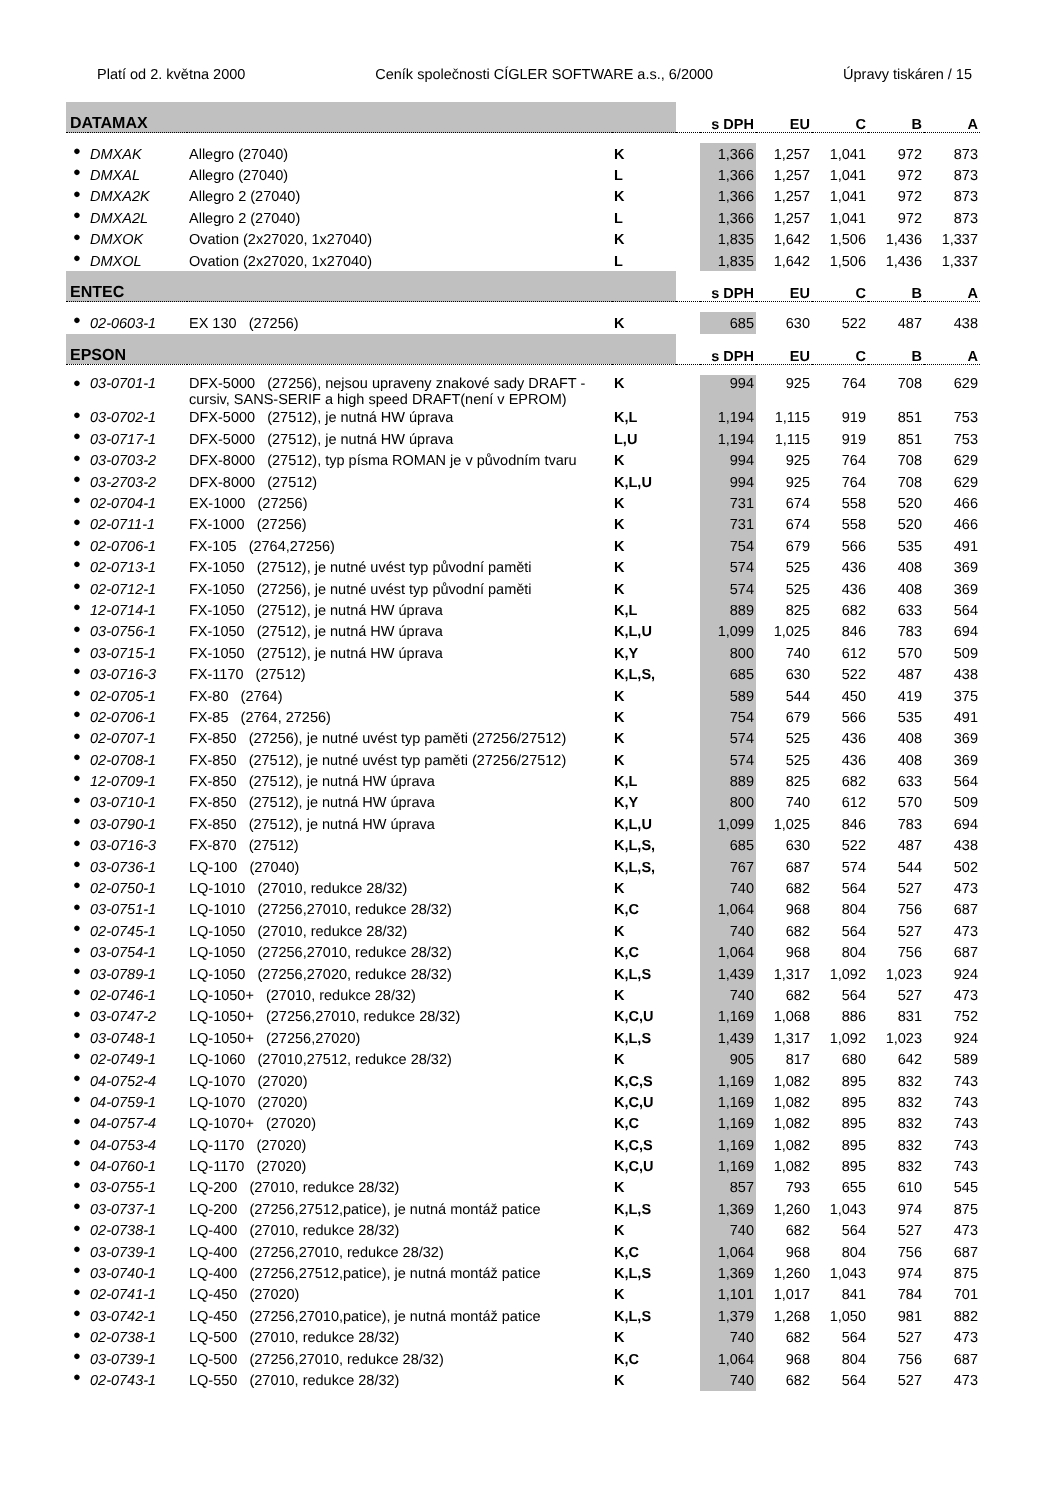Platí od 2. května 2000 Ceník společnosti CÍGLER SOFTWARE a.s., 6/2000 Úpravy tiskáren / 15
| DATAMAX | | | | | s DPH | EU | C | B | A |
| --- | --- | --- | --- | --- | --- | --- | --- | --- | --- |
| ● | DMXAK | Allegro (27040) | K | | 1,366 | 1,257 | 1,041 | 972 | 873 |
| ● | DMXAL | Allegro (27040) | L | | 1,366 | 1,257 | 1,041 | 972 | 873 |
| ● | DMXA2K | Allegro 2 (27040) | K | | 1,366 | 1,257 | 1,041 | 972 | 873 |
| ● | DMXA2L | Allegro 2 (27040) | L | | 1,366 | 1,257 | 1,041 | 972 | 873 |
| ● | DMXOK | Ovation (2x27020, 1x27040) | K | | 1,835 | 1,642 | 1,506 | 1,436 | 1,337 |
| ● | DMXOL | Ovation (2x27020, 1x27040) | L | | 1,835 | 1,642 | 1,506 | 1,436 | 1,337 |
| ENTEC | | | | | s DPH | EU | C | B | A |
| ● | 02-0603-1 | EX 130 (27256) | K | | 685 | 630 | 522 | 487 | 438 |
| EPSON | | | | | s DPH | EU | C | B | A |
| ● | 03-0701-1 | DFX-5000 (27256), nejsou upraveny znakové sady DRAFT - cursiv, SANS-SERIF a high speed DRAFT(není v EPROM) | K | | 994 | 925 | 764 | 708 | 629 |
| ● | 03-0702-1 | DFX-5000 (27512), je nutná HW úprava | K,L | | 1,194 | 1,115 | 919 | 851 | 753 |
| ● | 03-0717-1 | DFX-5000 (27512), je nutná HW úprava | L,U | | 1,194 | 1,115 | 919 | 851 | 753 |
| ● | 03-0703-2 | DFX-8000 (27512), typ písma ROMAN je v původním tvaru | K | | 994 | 925 | 764 | 708 | 629 |
| ● | 03-2703-2 | DFX-8000 (27512) | K,L,U | | 994 | 925 | 764 | 708 | 629 |
| ● | 02-0704-1 | EX-1000 (27256) | K | | 731 | 674 | 558 | 520 | 466 |
| ● | 02-0711-1 | FX-1000 (27256) | K | | 731 | 674 | 558 | 520 | 466 |
| ● | 02-0706-1 | FX-105 (2764,27256) | K | | 754 | 679 | 566 | 535 | 491 |
| ● | 02-0713-1 | FX-1050 (27512), je nutné uvést typ původní paměti | K | | 574 | 525 | 436 | 408 | 369 |
| ● | 02-0712-1 | FX-1050 (27256), je nutné uvést typ původní paměti | K | | 574 | 525 | 436 | 408 | 369 |
| ● | 12-0714-1 | FX-1050 (27512), je nutná HW úprava | K,L | | 889 | 825 | 682 | 633 | 564 |
| ● | 03-0756-1 | FX-1050 (27512), je nutná HW úprava | K,L,U | | 1,099 | 1,025 | 846 | 783 | 694 |
| ● | 03-0715-1 | FX-1050 (27512), je nutná HW úprava | K,Y | | 800 | 740 | 612 | 570 | 509 |
| ● | 03-0716-3 | FX-1170 (27512) | K,L,S, | | 685 | 630 | 522 | 487 | 438 |
| ● | 02-0705-1 | FX-80 (2764) | K | | 589 | 544 | 450 | 419 | 375 |
| ● | 02-0706-1 | FX-85 (2764, 27256) | K | | 754 | 679 | 566 | 535 | 491 |
| ● | 02-0707-1 | FX-850 (27256), je nutné uvést typ paměti (27256/27512) | K | | 574 | 525 | 436 | 408 | 369 |
| ● | 02-0708-1 | FX-850 (27512), je nutné uvést typ paměti (27256/27512) | K | | 574 | 525 | 436 | 408 | 369 |
| ● | 12-0709-1 | FX-850 (27512), je nutná HW úprava | K,L | | 889 | 825 | 682 | 633 | 564 |
| ● | 03-0710-1 | FX-850 (27512), je nutná HW úprava | K,Y | | 800 | 740 | 612 | 570 | 509 |
| ● | 03-0790-1 | FX-850 (27512), je nutná HW úprava | K,L,U | | 1,099 | 1,025 | 846 | 783 | 694 |
| ● | 03-0716-3 | FX-870 (27512) | K,L,S, | | 685 | 630 | 522 | 487 | 438 |
| ● | 03-0736-1 | LQ-100 (27040) | K,L,S, | | 767 | 687 | 574 | 544 | 502 |
| ● | 02-0750-1 | LQ-1010 (27010, redukce 28/32) | K | | 740 | 682 | 564 | 527 | 473 |
| ● | 03-0751-1 | LQ-1010 (27256,27010, redukce 28/32) | K,C | | 1,064 | 968 | 804 | 756 | 687 |
| ● | 02-0745-1 | LQ-1050 (27010, redukce 28/32) | K | | 740 | 682 | 564 | 527 | 473 |
| ● | 03-0754-1 | LQ-1050 (27256,27010, redukce 28/32) | K,C | | 1,064 | 968 | 804 | 756 | 687 |
| ● | 03-0789-1 | LQ-1050 (27256,27020, redukce 28/32) | K,L,S | | 1,439 | 1,317 | 1,092 | 1,023 | 924 |
| ● | 02-0746-1 | LQ-1050+ (27010, redukce 28/32) | K | | 740 | 682 | 564 | 527 | 473 |
| ● | 03-0747-2 | LQ-1050+ (27256,27010, redukce 28/32) | K,C,U | | 1,169 | 1,068 | 886 | 831 | 752 |
| ● | 03-0748-1 | LQ-1050+ (27256,27020) | K,L,S | | 1,439 | 1,317 | 1,092 | 1,023 | 924 |
| ● | 02-0749-1 | LQ-1060 (27010,27512, redukce 28/32) | K | | 905 | 817 | 680 | 642 | 589 |
| ● | 04-0752-4 | LQ-1070 (27020) | K,C,S | | 1,169 | 1,082 | 895 | 832 | 743 |
| ● | 04-0759-1 | LQ-1070 (27020) | K,C,U | | 1,169 | 1,082 | 895 | 832 | 743 |
| ● | 04-0757-4 | LQ-1070+ (27020) | K,C | | 1,169 | 1,082 | 895 | 832 | 743 |
| ● | 04-0753-4 | LQ-1170 (27020) | K,C,S | | 1,169 | 1,082 | 895 | 832 | 743 |
| ● | 04-0760-1 | LQ-1170 (27020) | K,C,U | | 1,169 | 1,082 | 895 | 832 | 743 |
| ● | 03-0755-1 | LQ-200 (27010, redukce 28/32) | K | | 857 | 793 | 655 | 610 | 545 |
| ● | 03-0737-1 | LQ-200 (27256,27512,patice), je nutná montáž patice | K,L,S | | 1,369 | 1,260 | 1,043 | 974 | 875 |
| ● | 02-0738-1 | LQ-400 (27010, redukce 28/32) | K | | 740 | 682 | 564 | 527 | 473 |
| ● | 03-0739-1 | LQ-400 (27256,27010, redukce 28/32) | K,C | | 1,064 | 968 | 804 | 756 | 687 |
| ● | 03-0740-1 | LQ-400 (27256,27512,patice), je nutná montáž patice | K,L,S | | 1,369 | 1,260 | 1,043 | 974 | 875 |
| ● | 02-0741-1 | LQ-450 (27020) | K | | 1,101 | 1,017 | 841 | 784 | 701 |
| ● | 03-0742-1 | LQ-450 (27256,27010,patice), je nutná montáž patice | K,L,S | | 1,379 | 1,268 | 1,050 | 981 | 882 |
| ● | 02-0738-1 | LQ-500 (27010, redukce 28/32) | K | | 740 | 682 | 564 | 527 | 473 |
| ● | 03-0739-1 | LQ-500 (27256,27010, redukce 28/32) | K,C | | 1,064 | 968 | 804 | 756 | 687 |
| ● | 02-0743-1 | LQ-550 (27010, redukce 28/32) | K | | 740 | 682 | 564 | 527 | 473 |